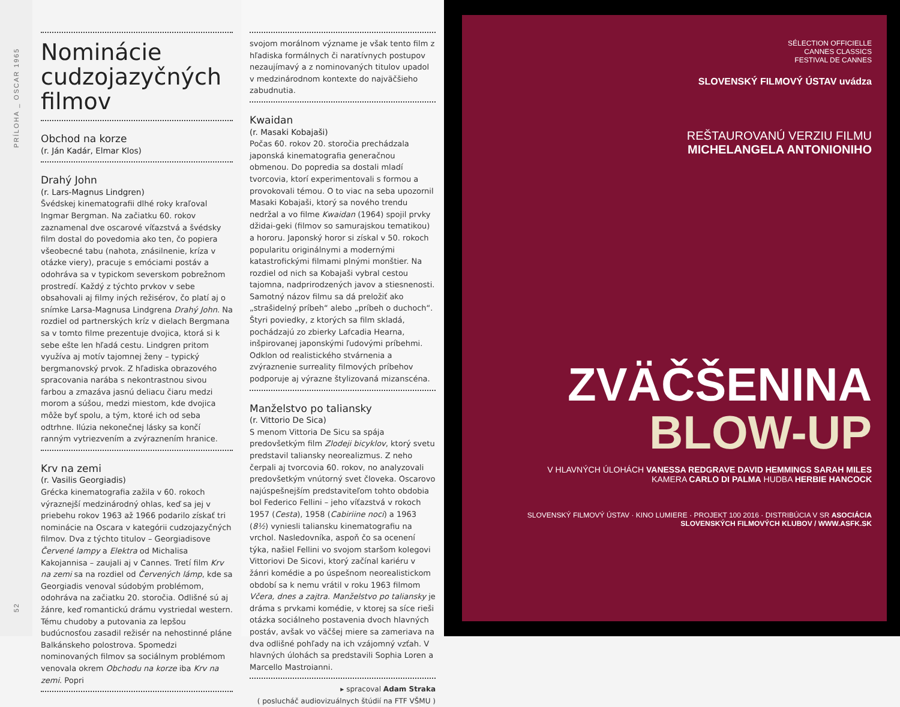PRÍLOHA _ OSCAR 1965
52
Nominácie cudzojazyčných filmov
Obchod na korze
(r. Ján Kadár, Elmar Klos)
Drahý John
(r. Lars-Magnus Lindgren)
Švédskej kinematografii dlhé roky kraľoval Ingmar Bergman. Na začiatku 60. rokov zaznamenal dve oscarové víťazstvá a švédsky film dostal do povedomia ako ten, čo popiera všeobecné tabu (nahota, znásilnenie, kríza v otázke viery), pracuje s emóciami postáv a odohráva sa v typickom severskom pobrežnom prostredí. Každý z týchto prvkov v sebe obsahovali aj filmy iných režisérov, čo platí aj o snímke Larsa-Magnusa Lindgrena Drahý John. Na rozdiel od partnerských kríz v dielach Bergmana sa v tomto filme prezentuje dvojica, ktorá si k sebe ešte len hľadá cestu. Lindgren pritom využíva aj motív tajomnej ženy – typický bergmanovský prvok. Z hľadiska obrazového spracovania narába s nekontrastnou sivou farbou a zmazáva jasnú deliacu čiaru medzi morom a súšou, medzi miestom, kde dvojica môže byť spolu, a tým, ktoré ich od seba odtrhne. Ilúzia nekonečnej lásky sa končí ranným vytriezvením a zvýraznením hranice.
Krv na zemi
(r. Vasilis Georgiadis)
Grécka kinematografia zažila v 60. rokoch výraznejší medzinárodný ohlas, keď sa jej v priebehu rokov 1963 až 1966 podarilo získať tri nominácie na Oscara v kategórii cudzojazyčných filmov. Dva z týchto titulov – Georgiadisove Červené lampy a Elektra od Michalisa Kakojannisa – zaujali aj v Cannes. Tretí film Krv na zemi sa na rozdiel od Červených lámp, kde sa Georgiadis venoval súdobým problémom, odohráva na začiatku 20. storočia. Odlišné sú aj žánre, keď romantickú drámu vystriedal western. Tému chudoby a putovania za lepšou budúcnosťou zasadil režisér na nehostinné pláne Balkánskeho polostrova. Spomedzi nominovaných filmov sa sociálnym problémom venovala okrem Obchodu na korze iba Krv na zemi. Popri
svojom morálnom význame je však tento film z hľadiska formálnych či naratívnych postupov nezaujímavý a z nominovaných titulov upadol v medzinárodnom kontexte do najväčšieho zabudnutia.
Kwaidan
(r. Masaki Kobajaši)
Počas 60. rokov 20. storočia prechádzala japonská kinematografia generačnou obmenou. Do popredia sa dostali mladí tvorcovia, ktorí experimentovali s formou a provokovali témou. O to viac na seba upozornil Masaki Kobajaši, ktorý sa nového trendu nedržal a vo filme Kwaidan (1964) spojil prvky džidai-geki (filmov so samurajskou tematikou) a hororu. Japonský horor si získal v 50. rokoch popularitu originálnymi a modernými katastrofickými filmami plnými monštier. Na rozdiel od nich sa Kobajaši vybral cestou tajomna, nadprirodzených javov a stiesnenosti. Samotný názov filmu sa dá preložiť ako „strašidelný príbeh“ alebo „príbeh o duchoch“. Štyri poviedky, z ktorých sa film skladá, pochádzajú zo zbierky Lafcadia Hearna, inšpirovanej japonskými ľudovými príbehmi. Odklon od realistického stvárnenia a zvýraznenie surreality filmových príbehov podporuje aj výrazne štylizovaná mizanscéna.
Manželstvo po taliansky
(r. Vittorio De Sica)
S menom Vittoria De Sicu sa spája predovšetkým film Zlodeji bicyklov, ktorý svetu predstavil taliansky neorealizmus. Z neho čerpali aj tvorcovia 60. rokov, no analyzovali predovšetkým vnútorný svet človeka. Oscarovo najúspešnejším predstaviteľom tohto obdobia bol Federico Fellini – jeho víťazstvá v rokoch 1957 (Cesta), 1958 (Cabiriine noci) a 1963 (8½) vyniesli taliansku kinematografiu na vrchol. Nasledovníka, aspoň čo sa ocenení týka, našiel Fellini vo svojom staršom kolegovi Vittoriovi De Sicovi, ktorý začínal kariéru v žánri komédie a po úspešnom neorealistickom období sa k nemu vrátil v roku 1963 filmom Včera, dnes a zajtra. Manželstvo po taliansky je dráma s prvkami komédie, v ktorej sa síce rieši otázka sociálneho postavenia dvoch hlavných postáv, avšak vo väčšej miere sa zameriava na dva odlišné pohľady na ich vzájomný vzťah. V hlavných úlohách sa predstavili Sophia Loren a Marcello Mastroianni.
▸ spracoval Adam Straka
( poslucháč audiovizuálnych štúdií na FTF VŠMU )
SÉLECTION OFFICIELLE
CANNES CLASSICS
FESTIVAL DE CANNES
SLOVENSKÝ FILMOVÝ ÚSTAV uvádza
REŠTAUROVANÚ VERZIU FILMU
MICHELANGELA ANTONIONIHO
ZVÄČŠENINA
BLOW-UP
V HLAVNÝCH ÚLOHÁCH VANESSA REDGRAVE DAVID HEMMINGS SARAH MILES
KAMERA CARLO DI PALMA HUDBA HERBIE HANCOCK
SLOVENSKÝ FILMOVÝ ÚSTAV · KINO LUMIERE · PROJEKT 100 2016 · DISTRIBÚCIA V SR ASOCIÁCIA SLOVENSKÝCH FILMOVÝCH KLUBOV / WWW.ASFK.SK